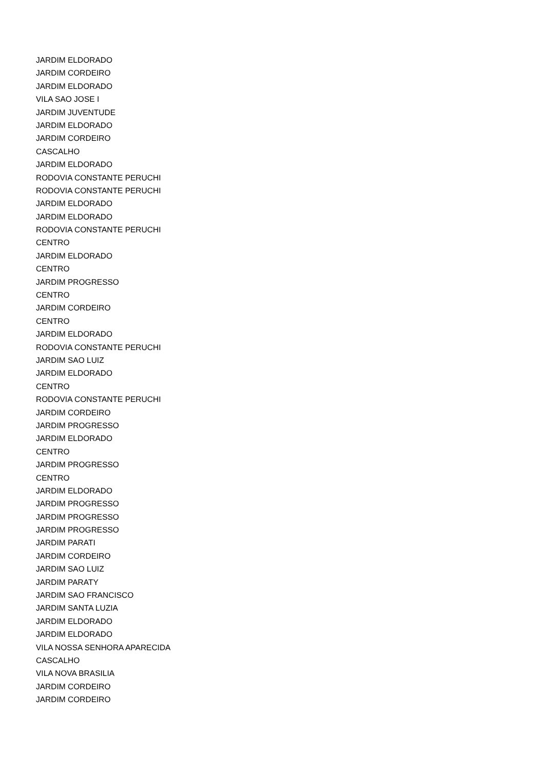JARDIM ELDORADO
JARDIM CORDEIRO
JARDIM ELDORADO
VILA SAO JOSE I
JARDIM JUVENTUDE
JARDIM ELDORADO
JARDIM CORDEIRO
CASCALHO
JARDIM ELDORADO
RODOVIA CONSTANTE PERUCHI
RODOVIA CONSTANTE PERUCHI
JARDIM ELDORADO
JARDIM ELDORADO
RODOVIA CONSTANTE PERUCHI
CENTRO
JARDIM ELDORADO
CENTRO
JARDIM PROGRESSO
CENTRO
JARDIM CORDEIRO
CENTRO
JARDIM ELDORADO
RODOVIA CONSTANTE PERUCHI
JARDIM SAO LUIZ
JARDIM ELDORADO
CENTRO
RODOVIA CONSTANTE PERUCHI
JARDIM CORDEIRO
JARDIM PROGRESSO
JARDIM ELDORADO
CENTRO
JARDIM PROGRESSO
CENTRO
JARDIM ELDORADO
JARDIM PROGRESSO
JARDIM PROGRESSO
JARDIM PROGRESSO
JARDIM PARATI
JARDIM CORDEIRO
JARDIM SAO LUIZ
JARDIM PARATY
JARDIM SAO FRANCISCO
JARDIM SANTA LUZIA
JARDIM ELDORADO
JARDIM ELDORADO
VILA NOSSA SENHORA APARECIDA
CASCALHO
VILA NOVA BRASILIA
JARDIM CORDEIRO
JARDIM CORDEIRO